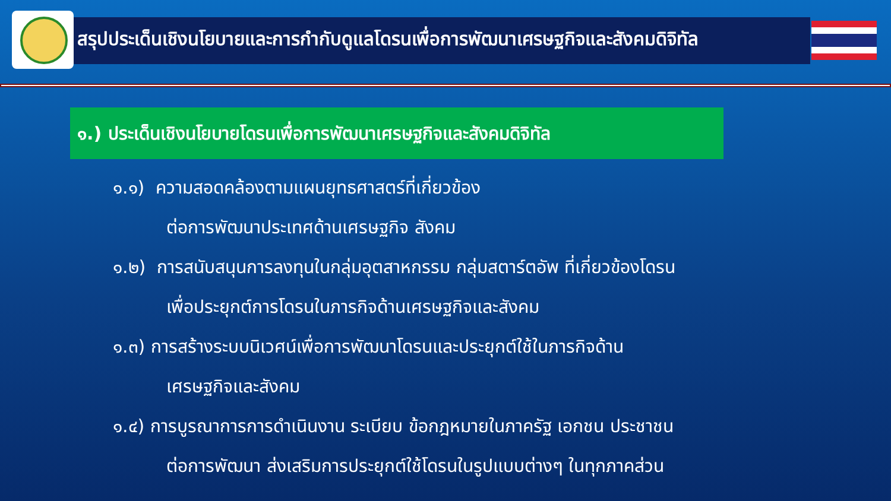สรุปประเด็นเชิงนโยบายและการกำกับดูแลโดรนเพื่อการพัฒนาเศรษฐกิจและสังคมดิจิทัล
๑.) ประเด็นเชิงนโยบายโดรนเพื่อการพัฒนาเศรษฐกิจและสังคมดิจิทัล
๑.๑) ความสอดคล้องตามแผนยุทธศาสตร์ที่เกี่ยวข้อง
ต่อการพัฒนาประเทศด้านเศรษฐกิจ สังคม
๑.๒) การสนับสนุนการลงทุนในกลุ่มอุตสาหกรรม กลุ่มสตาร์ตอัพ ที่เกี่ยวข้องโดรน
เพื่อประยุกต์การโดรนในภารกิจด้านเศรษฐกิจและสังคม
๑.๓) การสร้างระบบนิเวศน์เพื่อการพัฒนาโดรนและประยุกต์ใช้ในภารกิจด้าน
เศรษฐกิจและสังคม
๑.๔) การบูรณาการการดำเนินงาน ระเบียบ ข้อกฎหมายในภาครัฐ เอกชน ประชาชน
ต่อการพัฒนา ส่งเสริมการประยุกต์ใช้โดรนในรูปแบบต่างๆ ในทุกภาคส่วน